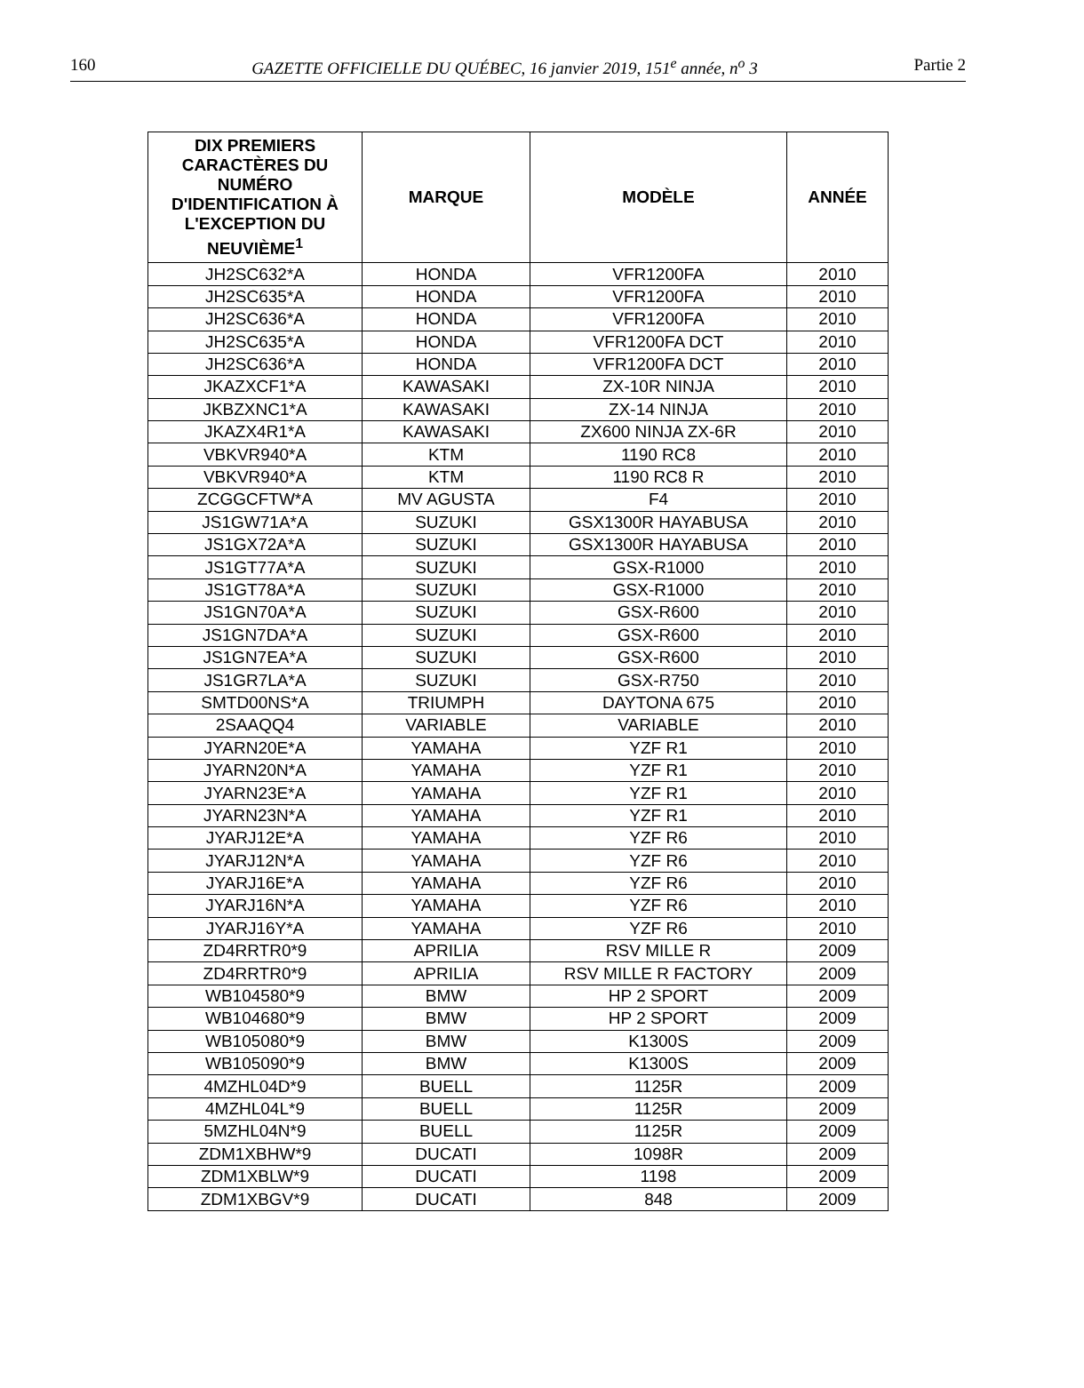160 GAZETTE OFFICIELLE DU QUÉBEC, 16 janvier 2019, 151<sup>e</sup> année, n<sup>o</sup> 3 Partie 2
| DIX PREMIERS CARACTÈRES DU NUMÉRO D'IDENTIFICATION À L'EXCEPTION DU NEUVIÈME<sup>1</sup> | MARQUE | MODÈLE | ANNÉE |
| --- | --- | --- | --- |
| JH2SC632*A | HONDA | VFR1200FA | 2010 |
| JH2SC635*A | HONDA | VFR1200FA | 2010 |
| JH2SC636*A | HONDA | VFR1200FA | 2010 |
| JH2SC635*A | HONDA | VFR1200FA DCT | 2010 |
| JH2SC636*A | HONDA | VFR1200FA DCT | 2010 |
| JKAZXCF1*A | KAWASAKI | ZX-10R NINJA | 2010 |
| JKBZXNC1*A | KAWASAKI | ZX-14 NINJA | 2010 |
| JKAZX4R1*A | KAWASAKI | ZX600 NINJA ZX-6R | 2010 |
| VBKVR940*A | KTM | 1190 RC8 | 2010 |
| VBKVR940*A | KTM | 1190 RC8 R | 2010 |
| ZCGGCFTW*A | MV AGUSTA | F4 | 2010 |
| JS1GW71A*A | SUZUKI | GSX1300R HAYABUSA | 2010 |
| JS1GX72A*A | SUZUKI | GSX1300R HAYABUSA | 2010 |
| JS1GT77A*A | SUZUKI | GSX-R1000 | 2010 |
| JS1GT78A*A | SUZUKI | GSX-R1000 | 2010 |
| JS1GN70A*A | SUZUKI | GSX-R600 | 2010 |
| JS1GN7DA*A | SUZUKI | GSX-R600 | 2010 |
| JS1GN7EA*A | SUZUKI | GSX-R600 | 2010 |
| JS1GR7LA*A | SUZUKI | GSX-R750 | 2010 |
| SMTD00NS*A | TRIUMPH | DAYTONA 675 | 2010 |
| 2SAAQQ4 | VARIABLE | VARIABLE | 2010 |
| JYARN20E*A | YAMAHA | YZF R1 | 2010 |
| JYARN20N*A | YAMAHA | YZF R1 | 2010 |
| JYARN23E*A | YAMAHA | YZF R1 | 2010 |
| JYARN23N*A | YAMAHA | YZF R1 | 2010 |
| JYARJ12E*A | YAMAHA | YZF R6 | 2010 |
| JYARJ12N*A | YAMAHA | YZF R6 | 2010 |
| JYARJ16E*A | YAMAHA | YZF R6 | 2010 |
| JYARJ16N*A | YAMAHA | YZF R6 | 2010 |
| JYARJ16Y*A | YAMAHA | YZF R6 | 2010 |
| ZD4RRTR0*9 | APRILIA | RSV MILLE R | 2009 |
| ZD4RRTR0*9 | APRILIA | RSV MILLE R FACTORY | 2009 |
| WB104580*9 | BMW | HP 2 SPORT | 2009 |
| WB104680*9 | BMW | HP 2 SPORT | 2009 |
| WB105080*9 | BMW | K1300S | 2009 |
| WB105090*9 | BMW | K1300S | 2009 |
| 4MZHL04D*9 | BUELL | 1125R | 2009 |
| 4MZHL04L*9 | BUELL | 1125R | 2009 |
| 5MZHL04N*9 | BUELL | 1125R | 2009 |
| ZDM1XBHW*9 | DUCATI | 1098R | 2009 |
| ZDM1XBLW*9 | DUCATI | 1198 | 2009 |
| ZDM1XBGV*9 | DUCATI | 848 | 2009 |